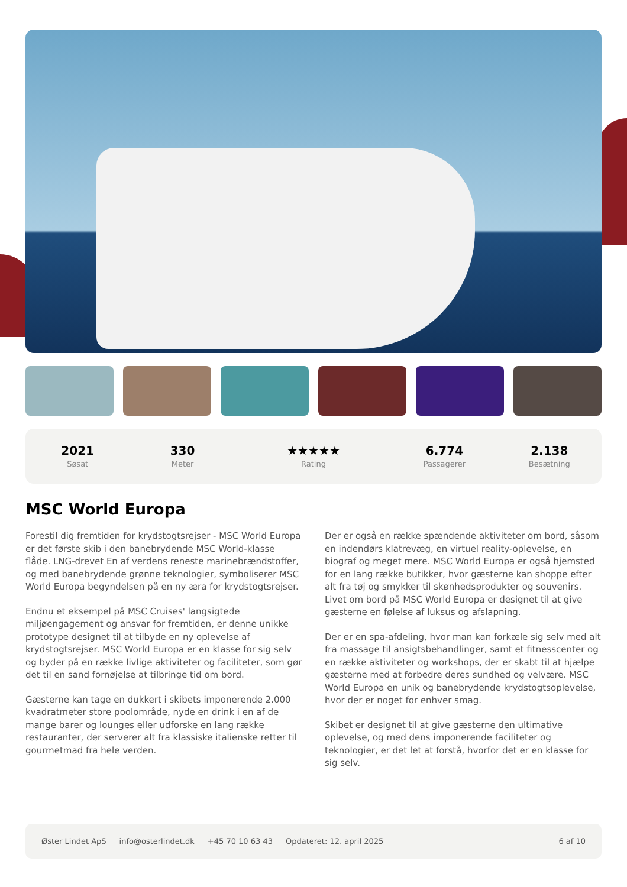2021
Søsat
330
Meter
★★★★★
Rating
6.774
Passagerer
2.138
Besætning
MSC World Europa
Forestil dig fremtiden for krydstogtsrejser - MSC World Europa er det første skib i den banebrydende MSC World-klasse flåde. LNG-drevet En af verdens reneste marinebrændstoffer, og med banebrydende grønne teknologier, symboliserer MSC World Europa begyndelsen på en ny æra for krydstogtsrejser.
Endnu et eksempel på MSC Cruises' langsigtede miljøengagement og ansvar for fremtiden, er denne unikke prototype designet til at tilbyde en ny oplevelse af krydstogtsrejser. MSC World Europa er en klasse for sig selv og byder på en række livlige aktiviteter og faciliteter, som gør det til en sand fornøjelse at tilbringe tid om bord.
Gæsterne kan tage en dukkert i skibets imponerende 2.000 kvadratmeter store poolområde, nyde en drink i en af de mange barer og lounges eller udforske en lang række restauranter, der serverer alt fra klassiske italienske retter til gourmetmad fra hele verden.
Der er også en række spændende aktiviteter om bord, såsom en indendørs klatrevæg, en virtuel reality-oplevelse, en biograf og meget mere. MSC World Europa er også hjemsted for en lang række butikker, hvor gæsterne kan shoppe efter alt fra tøj og smykker til skønhedsprodukter og souvenirs. Livet om bord på MSC World Europa er designet til at give gæsterne en følelse af luksus og afslapning.
Der er en spa-afdeling, hvor man kan forkæle sig selv med alt fra massage til ansigtsbehandlinger, samt et fitnesscenter og en række aktiviteter og workshops, der er skabt til at hjælpe gæsterne med at forbedre deres sundhed og velvære. MSC World Europa en unik og banebrydende krydstogtsoplevelse, hvor der er noget for enhver smag.
Skibet er designet til at give gæsterne den ultimative oplevelse, og med dens imponerende faciliteter og teknologier, er det let at forstå, hvorfor det er en klasse for sig selv.
Øster Lindet ApS info@osterlindet.dk +45 70 10 63 43 Opdateret: 12. april 2025 6 af 10